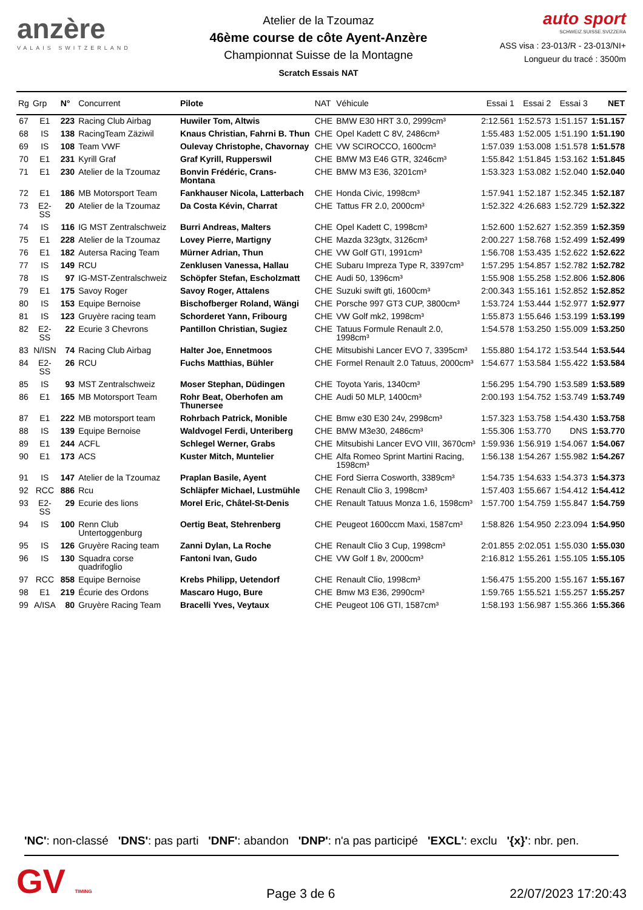anzère
VALAIS SWITZERLAND
Atelier de la Tzoumaz
46ème course de côte Ayent-Anzère
Championnat Suisse de la Montagne
Scratch Essais NAT
auto sport
SCHWEIZ.SUISSE.SVIZZERA
ASS visa : 23-013/R - 23-013/NI+
Longueur du tracé : 3500m
| Rg | Grp | N° | Concurrent | Pilote | NAT | Véhicule | Essai 1 | Essai 2 | Essai 3 | NET |
| --- | --- | --- | --- | --- | --- | --- | --- | --- | --- | --- |
| 67 | E1 | 223 | Racing Club Airbag | Huwiler Tom, Altwis | CHE | BMW E30 HRT 3.0, 2999cm³ | 2:12.561 | 1:52.573 | 1:51.157 | 1:51.157 |
| 68 | IS | 138 | RacingTeam Zäziwil | Knaus Christian, Fahrni B. Thun | CHE | Opel Kadett C 8V, 2486cm³ | 1:55.483 | 1:52.005 | 1:51.190 | 1:51.190 |
| 69 | IS | 108 | Team VWF | Oulevay Christophe, Chavornay | CHE | VW SCIROCCO, 1600cm³ | 1:57.039 | 1:53.008 | 1:51.578 | 1:51.578 |
| 70 | E1 | 231 | Kyrill Graf | Graf Kyrill, Rupperswil | CHE | BMW M3 E46 GTR, 3246cm³ | 1:55.842 | 1:51.845 | 1:53.162 | 1:51.845 |
| 71 | E1 | 230 | Atelier de la Tzoumaz | Bonvin Frédéric, Crans-Montana | CHE | BMW M3 E36, 3201cm³ | 1:53.323 | 1:53.082 | 1:52.040 | 1:52.040 |
| 72 | E1 | 186 | MB Motorsport Team | Fankhauser Nicola, Latterbach | CHE | Honda Civic, 1998cm³ | 1:57.941 | 1:52.187 | 1:52.345 | 1:52.187 |
| 73 | E2-SS | 20 | Atelier de la Tzoumaz | Da Costa Kévin, Charrat | CHE | Tattus FR 2.0, 2000cm³ | 1:52.322 | 4:26.683 | 1:52.729 | 1:52.322 |
| 74 | IS | 116 | IG MST Zentralschweiz | Burri Andreas, Malters | CHE | Opel Kadett C, 1998cm³ | 1:52.600 | 1:52.627 | 1:52.359 | 1:52.359 |
| 75 | E1 | 228 | Atelier de la Tzoumaz | Lovey Pierre, Martigny | CHE | Mazda 323gtx, 3126cm³ | 2:00.227 | 1:58.768 | 1:52.499 | 1:52.499 |
| 76 | E1 | 182 | Autersa Racing Team | Mürner Adrian, Thun | CHE | VW Golf GTI, 1991cm³ | 1:56.708 | 1:53.435 | 1:52.622 | 1:52.622 |
| 77 | IS | 149 | RCU | Zenklusen Vanessa, Hallau | CHE | Subaru Impreza Type R, 3397cm³ | 1:57.295 | 1:54.857 | 1:52.782 | 1:52.782 |
| 78 | IS | 97 | IG-MST-Zentralschweiz | Schöpfer Stefan, Escholzmatt | CHE | Audi 50, 1396cm³ | 1:55.908 | 1:55.258 | 1:52.806 | 1:52.806 |
| 79 | E1 | 175 | Savoy Roger | Savoy Roger, Attalens | CHE | Suzuki swift gti, 1600cm³ | 2:00.343 | 1:55.161 | 1:52.852 | 1:52.852 |
| 80 | IS | 153 | Equipe Bernoise | Bischofberger Roland, Wängi | CHE | Porsche 997 GT3 CUP, 3800cm³ | 1:53.724 | 1:53.444 | 1:52.977 | 1:52.977 |
| 81 | IS | 123 | Gruyère racing team | Schorderet Yann, Fribourg | CHE | VW Golf mk2, 1998cm³ | 1:55.873 | 1:55.646 | 1:53.199 | 1:53.199 |
| 82 | E2-SS | 22 | Ecurie 3 Chevrons | Pantillon Christian, Sugiez | CHE | Tatuus Formule Renault 2.0, 1998cm³ | 1:54.578 | 1:53.250 | 1:55.009 | 1:53.250 |
| 83 | N/ISN | 74 | Racing Club Airbag | Halter Joe, Ennetmoos | CHE | Mitsubishi Lancer EVO 7, 3395cm³ | 1:55.880 | 1:54.172 | 1:53.544 | 1:53.544 |
| 84 | E2-SS | 26 | RCU | Fuchs Matthias, Bühler | CHE | Formel Renault 2.0 Tatuus, 2000cm³ | 1:54.677 | 1:53.584 | 1:55.422 | 1:53.584 |
| 85 | IS | 93 | MST Zentralschweiz | Moser Stephan, Düdingen | CHE | Toyota Yaris, 1340cm³ | 1:56.295 | 1:54.790 | 1:53.589 | 1:53.589 |
| 86 | E1 | 165 | MB Motorsport Team | Rohr Beat, Oberhofen am Thunersee | CHE | Audi 50 MLP, 1400cm³ | 2:00.193 | 1:54.752 | 1:53.749 | 1:53.749 |
| 87 | E1 | 222 | MB motorsport team | Rohrbach Patrick, Monible | CHE | Bmw e30 E30 24v, 2998cm³ | 1:57.323 | 1:53.758 | 1:54.430 | 1:53.758 |
| 88 | IS | 139 | Equipe Bernoise | Waldvogel Ferdi, Unteriberg | CHE | BMW M3e30, 2486cm³ | 1:55.306 | 1:53.770 | DNS | 1:53.770 |
| 89 | E1 | 244 | ACFL | Schlegel Werner, Grabs | CHE | Mitsubishi Lancer EVO VIII, 3670cm³ | 1:59.936 | 1:56.919 | 1:54.067 | 1:54.067 |
| 90 | E1 | 173 | ACS | Kuster Mitch, Muntelier | CHE | Alfa Romeo Sprint Martini Racing, 1598cm³ | 1:56.138 | 1:54.267 | 1:55.982 | 1:54.267 |
| 91 | IS | 147 | Atelier de la Tzoumaz | Praplan Basile, Ayent | CHE | Ford Sierra Cosworth, 3389cm³ | 1:54.735 | 1:54.633 | 1:54.373 | 1:54.373 |
| 92 | RCC | 886 | Rcu | Schläpfer Michael, Lustmühle | CHE | Renault Clio 3, 1998cm³ | 1:57.403 | 1:55.667 | 1:54.412 | 1:54.412 |
| 93 | E2-SS | 29 | Ecurie des lions | Morel Eric, Châtel-St-Denis | CHE | Renault Tatuus Monza 1.6, 1598cm³ | 1:57.700 | 1:54.759 | 1:55.847 | 1:54.759 |
| 94 | IS | 100 | Renn Club Untertoggenburg | Oertig Beat, Stehrenberg | CHE | Peugeot 1600ccm Maxi, 1587cm³ | 1:58.826 | 1:54.950 | 2:23.094 | 1:54.950 |
| 95 | IS | 126 | Gruyère Racing team | Zanni Dylan, La Roche | CHE | Renault Clio 3 Cup, 1998cm³ | 2:01.855 | 2:02.051 | 1:55.030 | 1:55.030 |
| 96 | IS | 130 | Squadra corse quadrifoglio | Fantoni Ivan, Gudo | CHE | VW Golf 1 8v, 2000cm³ | 2:16.812 | 1:55.261 | 1:55.105 | 1:55.105 |
| 97 | RCC | 858 | Equipe Bernoise | Krebs Philipp, Uetendorf | CHE | Renault Clio, 1998cm³ | 1:56.475 | 1:55.200 | 1:55.167 | 1:55.167 |
| 98 | E1 | 219 | Écurie des Ordons | Mascaro Hugo, Bure | CHE | Bmw M3 E36, 2990cm³ | 1:59.765 | 1:55.521 | 1:55.257 | 1:55.257 |
| 99 | A/ISA | 80 | Gruyère Racing Team | Bracelli Yves, Veytaux | CHE | Peugeot 106 GTI, 1587cm³ | 1:58.193 | 1:56.987 | 1:55.366 | 1:55.366 |
'NC': non-classé 'DNS': pas parti 'DNF': abandon 'DNP': n'a pas participé 'EXCL': exclu '{x}': nbr. pen.
GV TIMING
Page 3 de 6
22/07/2023 17:20:43